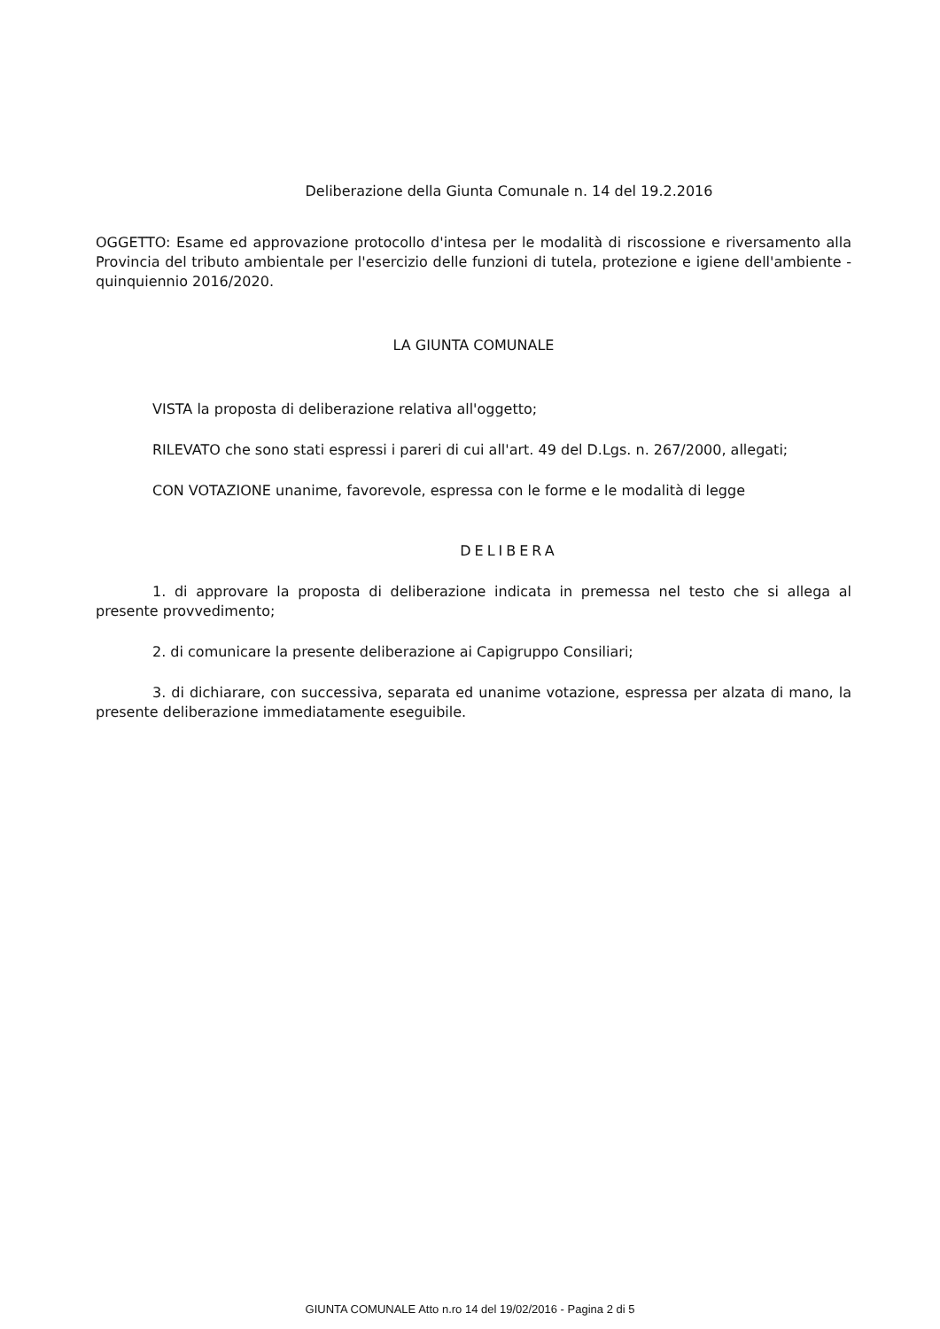Deliberazione della Giunta Comunale n. 14 del 19.2.2016
OGGETTO: Esame ed approvazione protocollo d'intesa per le modalità di riscossione e riversamento alla Provincia del tributo ambientale per l'esercizio delle funzioni di tutela, protezione e igiene dell'ambiente - quinquiennio 2016/2020.
LA GIUNTA COMUNALE
VISTA la proposta di deliberazione relativa all'oggetto;
RILEVATO che sono stati espressi i pareri di cui all'art. 49 del D.Lgs. n. 267/2000, allegati;
CON VOTAZIONE unanime, favorevole, espressa con le forme e le modalità di legge
DELIBERA
1. di approvare la proposta di deliberazione indicata in premessa nel testo che si allega al presente provvedimento;
2. di comunicare la presente deliberazione ai Capigruppo Consiliari;
3. di dichiarare, con successiva, separata ed unanime votazione, espressa per alzata di mano, la presente deliberazione immediatamente eseguibile.
GIUNTA COMUNALE Atto n.ro 14 del 19/02/2016 - Pagina 2 di 5